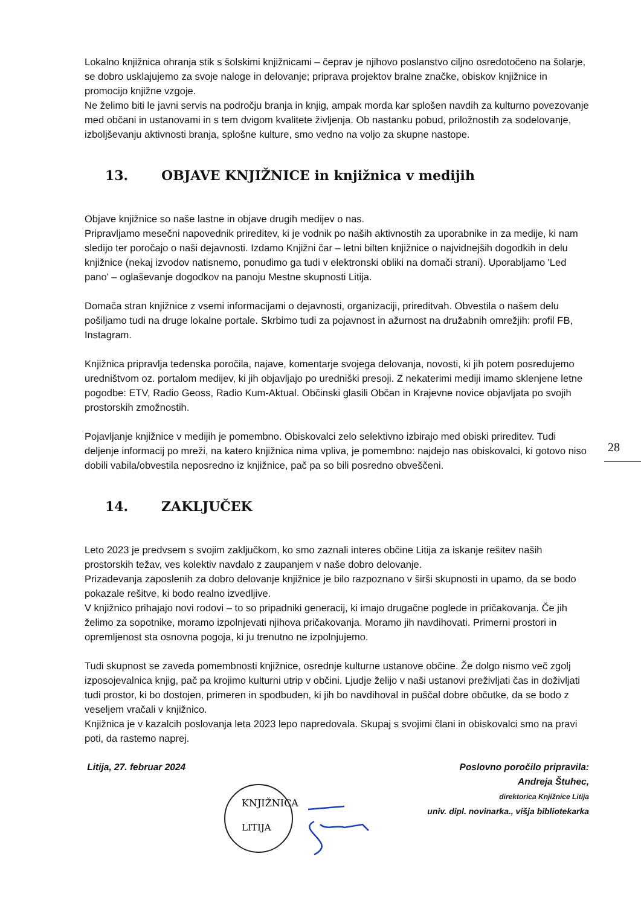Lokalno knjižnica ohranja stik s šolskimi knjižnicami – čeprav je njihovo poslanstvo ciljno osredotočeno na šolarje, se dobro usklajujemo za svoje naloge in delovanje; priprava projektov bralne značke, obiskov knjižnice in promocijo knjižne vzgoje.
Ne želimo biti le javni servis na področju branja in knjig, ampak morda kar splošen navdih za kulturno povezovanje med občani in ustanovami in s tem dvigom kvalitete življenja. Ob nastanku pobud, priložnostih za sodelovanje, izboljševanju aktivnosti branja, splošne kulture, smo vedno na voljo za skupne nastope.
13. OBJAVE KNJIŽNICE in knjižnica v medijih
Objave knjižnice so naše lastne in objave drugih medijev o nas.
Pripravljamo mesečni napovednik prireditev, ki je vodnik po naših aktivnostih za uporabnike in za medije, ki nam sledijo ter poročajo o naši dejavnosti. Izdamo Knjižni čar – letni bilten knjižnice o najvidnejših dogodkih in delu knjižnice (nekaj izvodov natisnemo, ponudimo ga tudi v elektronski obliki na domači strani). Uporabljamo 'Led pano' – oglaševanje dogodkov na panoju Mestne skupnosti Litija.
Domača stran knjižnice z vsemi informacijami o dejavnosti, organizaciji, prireditvah. Obvestila o našem delu pošiljamo tudi na druge lokalne portale. Skrbimo tudi za pojavnost in ažurnost na družabnih omrežjih: profil FB, Instagram.
Knjižnica pripravlja tedenska poročila, najave, komentarje svojega delovanja, novosti, ki jih potem posredujemo uredništvom oz. portalom medijev, ki jih objavljajo po uredniški presoji. Z nekaterimi mediji imamo sklenjene letne pogodbe: ETV, Radio Geoss, Radio Kum-Aktual. Občinski glasili Občan in Krajevne novice objavljata po svojih prostorskih zmožnostih.
Pojavljanje knjižnice v medijih je pomembno. Obiskovalci zelo selektivno izbirajo med obiski prireditev. Tudi deljenje informacij po mreži, na katero knjižnica nima vpliva, je pomembno: najdejo nas obiskovalci, ki gotovo niso dobili vabila/obvestila neposredno iz knjižnice, pač pa so bili posredno obveščeni.
14. ZAKLJUČEK
Leto 2023 je predvsem s svojim zaključkom, ko smo zaznali interes občine Litija za iskanje rešitev naših prostorskih težav, ves kolektiv navdalo z zaupanjem v naše dobro delovanje.
Prizadevanja zaposlenih za dobro delovanje knjižnice je bilo razpoznano v širši skupnosti in upamo, da se bodo pokazale rešitve, ki bodo realno izvedljive.
V knjižnico prihajajo novi rodovi – to so pripadniki generacij, ki imajo drugačne poglede in pričakovanja. Če jih želimo za sopotnike, moramo izpolnjevati njihova pričakovanja. Moramo jih navdihovati. Primerni prostori in opremljenost sta osnovna pogoja, ki ju trenutno ne izpolnjujemo.
Tudi skupnost se zaveda pomembnosti knjižnice, osrednje kulturne ustanove občine. Že dolgo nismo več zgolj izposojevalnica knjig, pač pa krojimo kulturni utrip v občini. Ljudje želijo v naši ustanovi preživljati čas in doživljati tudi prostor, ki bo dostojen, primeren in spodbuden, ki jih bo navdihoval in puščal dobre občutke, da se bodo z veseljem vračali v knjižnico.
Knjižnica je v kazalcih poslovanja leta 2023 lepo napredovala. Skupaj s svojimi člani in obiskovalci smo na pravi poti, da rastemo naprej.
Litija, 27. februar 2024 Poslovno poročilo pripravila:
Andreja Štuhec,
direktorica Knjižnice Litija
univ. dipl. novinarka., višja bibliotekarka
KNJIŽNICA
LITIJA
28